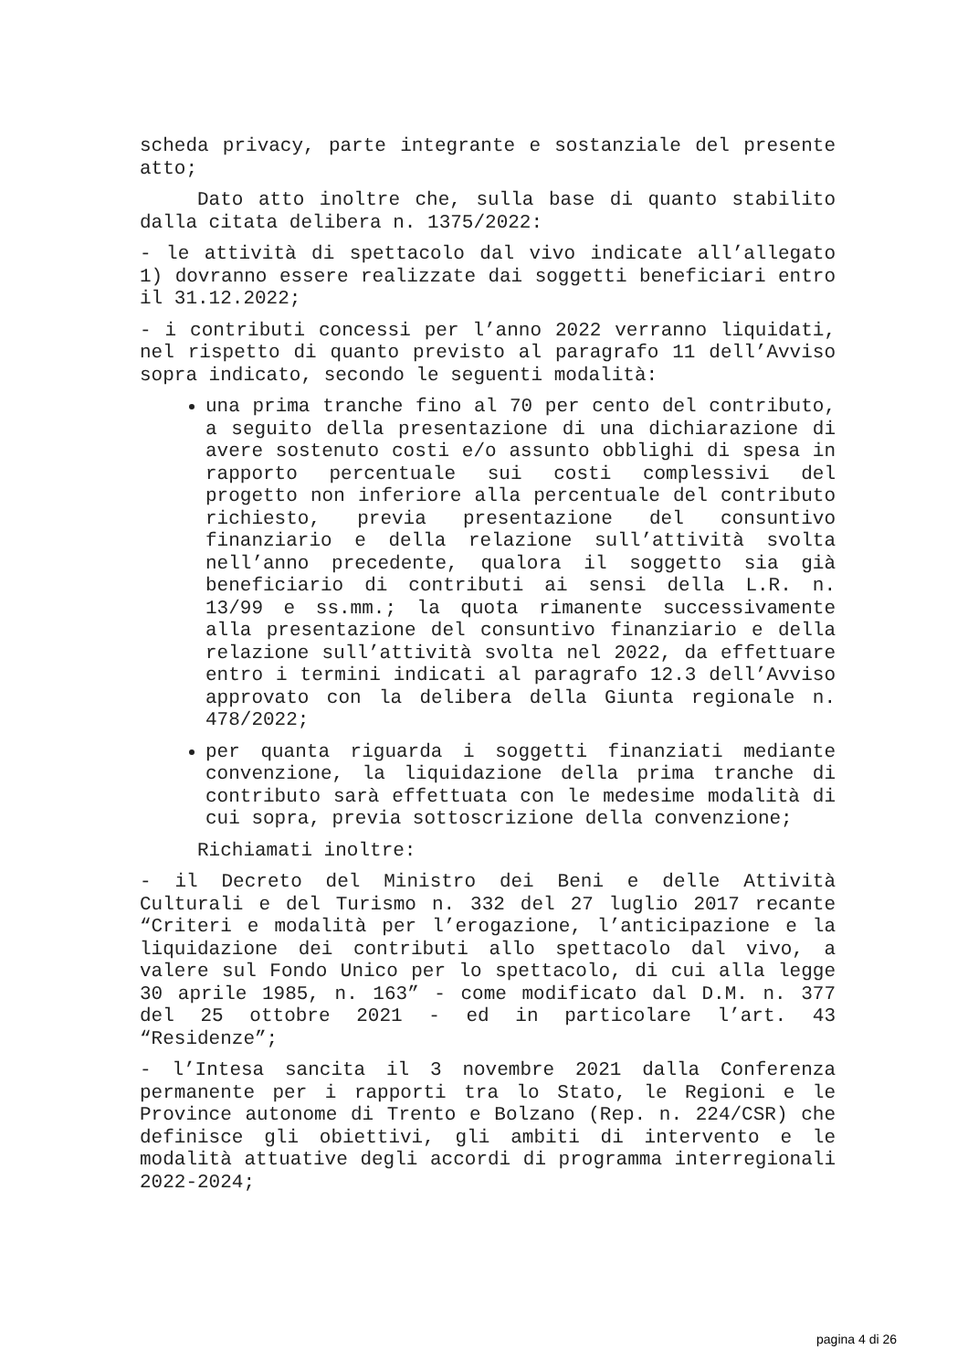scheda privacy, parte integrante e sostanziale del presente atto;
Dato atto inoltre che, sulla base di quanto stabilito dalla citata delibera n. 1375/2022:
- le attività di spettacolo dal vivo indicate all’allegato 1) dovranno essere realizzate dai soggetti beneficiari entro il 31.12.2022;
- i contributi concessi per l’anno 2022 verranno liquidati, nel rispetto di quanto previsto al paragrafo 11 dell’Avviso sopra indicato, secondo le seguenti modalità:
una prima tranche fino al 70 per cento del contributo, a seguito della presentazione di una dichiarazione di avere sostenuto costi e/o assunto obblighi di spesa in rapporto percentuale sui costi complessivi del progetto non inferiore alla percentuale del contributo richiesto, previa presentazione del consuntivo finanziario e della relazione sull’attività svolta nell’anno precedente, qualora il soggetto sia già beneficiario di contributi ai sensi della L.R. n. 13/99 e ss.mm.; la quota rimanente successivamente alla presentazione del consuntivo finanziario e della relazione sull’attività svolta nel 2022, da effettuare entro i termini indicati al paragrafo 12.3 dell’Avviso approvato con la delibera della Giunta regionale n. 478/2022;
per quanta riguarda i soggetti finanziati mediante convenzione, la liquidazione della prima tranche di contributo sarà effettuata con le medesime modalità di cui sopra, previa sottoscrizione della convenzione;
Richiamati inoltre:
- il Decreto del Ministro dei Beni e delle Attività Culturali e del Turismo n. 332 del 27 luglio 2017 recante “Criteri e modalità per l’erogazione, l’anticipazione e la liquidazione dei contributi allo spettacolo dal vivo, a valere sul Fondo Unico per lo spettacolo, di cui alla legge 30 aprile 1985, n. 163” - come modificato dal D.M. n. 377 del 25 ottobre 2021 - ed in particolare l’art. 43 “Residenze”;
- l’Intesa sancita il 3 novembre 2021 dalla Conferenza permanente per i rapporti tra lo Stato, le Regioni e le Province autonome di Trento e Bolzano (Rep. n. 224/CSR) che definisce gli obiettivi, gli ambiti di intervento e le modalità attuative degli accordi di programma interregionali 2022-2024;
pagina 4 di 26